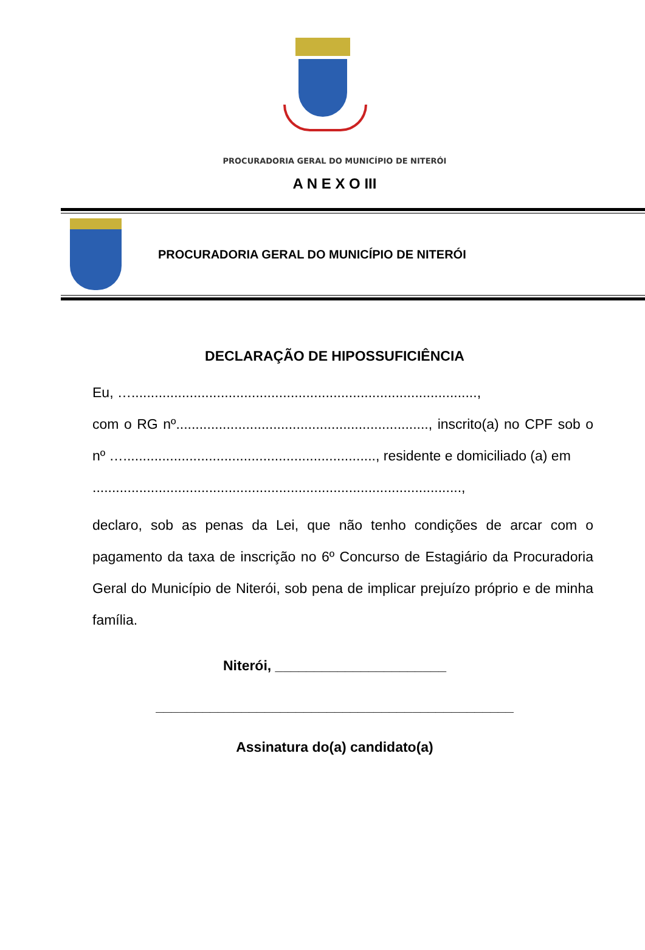PROCURADORIA GERAL DO MUNICÍPIO DE NITERÓI
A N E X O III
PROCURADORIA GERAL DO MUNICÍPIO DE NITERÓI
DECLARAÇÃO DE HIPOSSUFICIÊNCIA
Eu, ….........................................................................................,
com o RG nº................................................................., inscrito(a) no CPF sob o nº …................................................................., residente e domiciliado (a) em
...............................................................................................,
declaro, sob as penas da Lei, que não tenho condições de arcar com o pagamento da taxa de inscrição no 6º Concurso de Estagiário da Procuradoria Geral do Município de Niterói, sob pena de implicar prejuízo próprio e de minha família.
Niterói, ______________________
______________________________________________
Assinatura do(a) candidato(a)